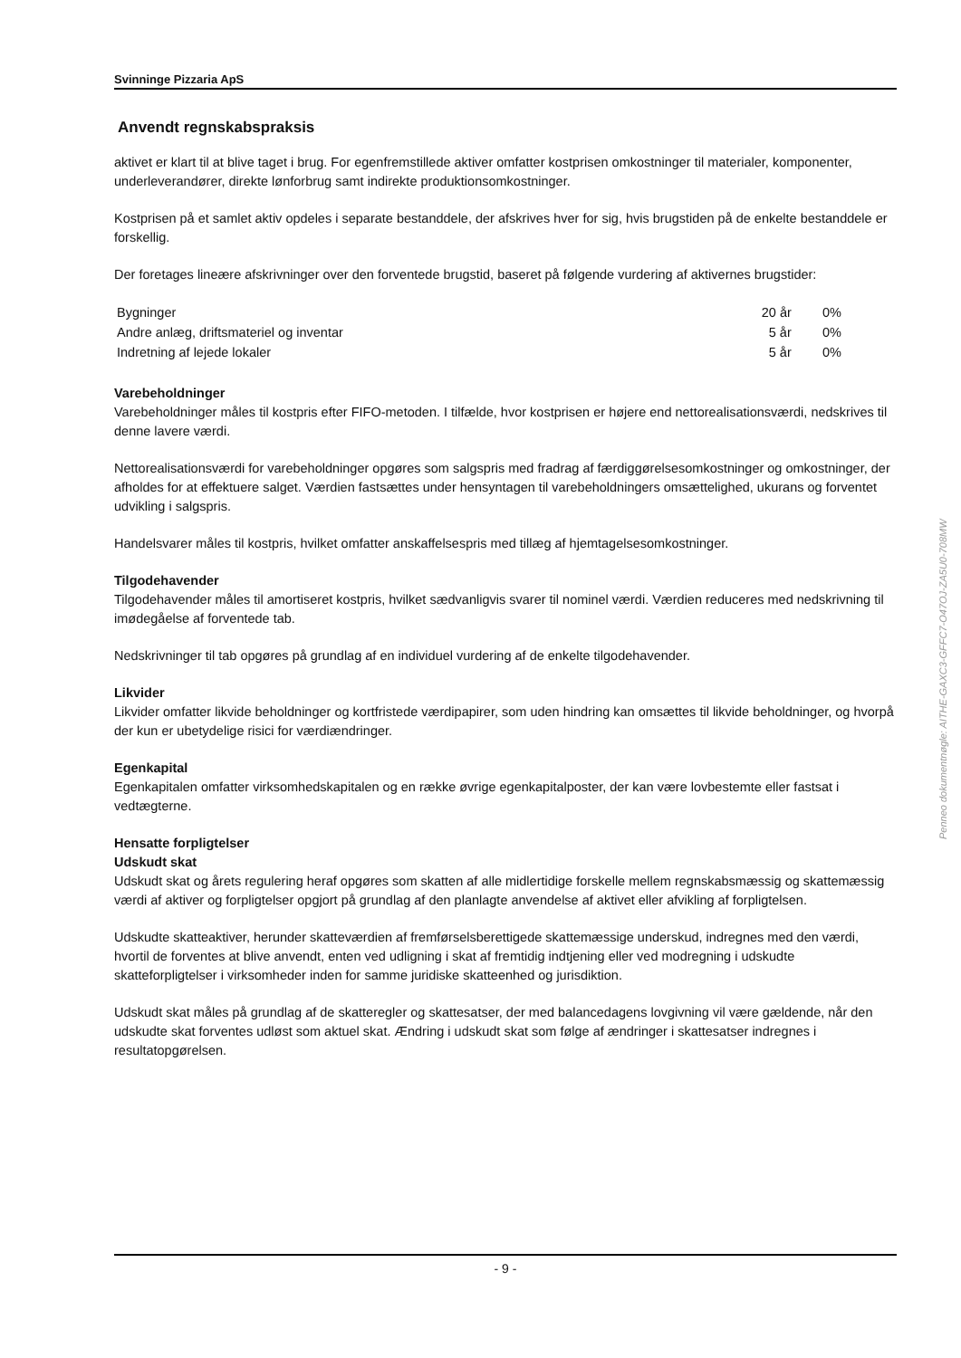Svinninge Pizzaria ApS
Anvendt regnskabspraksis
aktivet er klart til at blive taget i brug. For egenfremstillede aktiver omfatter kostprisen omkostninger til materialer, komponenter, underleverandører, direkte lønforbrug samt indirekte produktionsomkostninger.
Kostprisen på et samlet aktiv opdeles i separate bestanddele, der afskrives hver for sig, hvis brugstiden på de enkelte bestanddele er forskellig.
Der foretages lineære afskrivninger over den forventede brugstid, baseret på følgende vurdering af aktivernes brugstider:
| Bygninger | 20 år | 0% |
| Andre anlæg, driftsmateriel og inventar | 5 år | 0% |
| Indretning af lejede lokaler | 5 år | 0% |
Varebeholdninger
Varebeholdninger måles til kostpris efter FIFO-metoden. I tilfælde, hvor kostprisen er højere end nettorealisationsværdi, nedskrives til denne lavere værdi.
Nettorealisationsværdi for varebeholdninger opgøres som salgspris med fradrag af færdiggørelsesomkostninger og omkostninger, der afholdes for at effektuere salget. Værdien fastsættes under hensyntagen til varebeholdningers omsættelighed, ukurans og forventet udvikling i salgspris.
Handelsvarer måles til kostpris, hvilket omfatter anskaffelsespris med tillæg af hjemtagelsesomkostninger.
Tilgodehavender
Tilgodehavender måles til amortiseret kostpris, hvilket sædvanligvis svarer til nominel værdi. Værdien reduceres med nedskrivning til imødegåelse af forventede tab.
Nedskrivninger til tab opgøres på grundlag af en individuel vurdering af de enkelte tilgodehavender.
Likvider
Likvider omfatter likvide beholdninger og kortfristede værdipapirer, som uden hindring kan omsættes til likvide beholdninger, og hvorpå der kun er ubetydelige risici for værdiændringer.
Egenkapital
Egenkapitalen omfatter virksomhedskapitalen og en række øvrige egenkapitalposter, der kan være lovbestemte eller fastsat i vedtægterne.
Hensatte forpligtelser
Udskudt skat
Udskudt skat og årets regulering heraf opgøres som skatten af alle midlertidige forskelle mellem regnskabsmæssig og skattemæssig værdi af aktiver og forpligtelser opgjort på grundlag af den planlagte anvendelse af aktivet eller afvikling af forpligtelsen.
Udskudte skatteaktiver, herunder skatteværdien af fremførselsberettigede skattemæssige underskud, indregnes med den værdi, hvortil de forventes at blive anvendt, enten ved udligning i skat af fremtidig indtjening eller ved modregning i udskudte skatteforpligtelser i virksomheder inden for samme juridiske skatteenhed og jurisdiktion.
Udskudt skat måles på grundlag af de skatteregler og skattesatser, der med balancedagens lovgivning vil være gældende, når den udskudte skat forventes udløst som aktuel skat. Ændring i udskudt skat som følge af ændringer i skattesatser indregnes i resultatopgørelsen.
Penneo dokumentnøgle: AITHE-GAXC3-GFFC7-O47OJ-ZA5U0-708MW
- 9 -